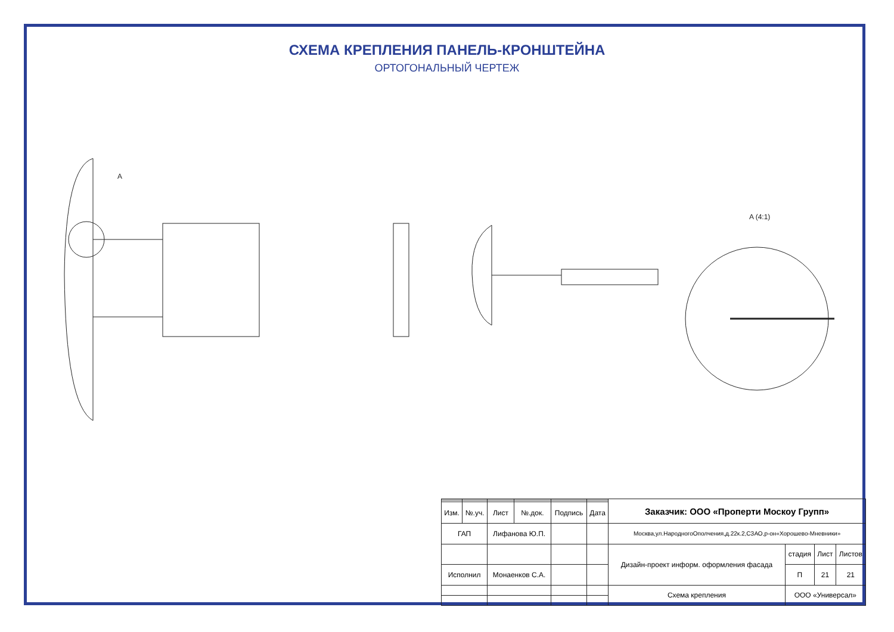СХЕМА КРЕПЛЕНИЯ ПАНЕЛЬ-КРОНШТЕЙНА
ОРТОГОНАЛЬНЫЙ ЧЕРТЕЖ
A
A (4:1)
| | | | | | | Заказчик: ООО «Проперти Москоу Групп» | | | |
| Изм. | №.уч. | Лист | №.док. | Подпись | Дата | | | | |
| ГАП | | Лифанова Ю.П. | | | | Москва,ул.НародногоОполчения,д.22к.2,СЗАО,р-он«Хорошево-Мневники» | | | |
| | | | | | | Дизайн-проект информ. оформления фасада | стадия | Лист | Листов |
| Исполнил | | Монаенков С.А. | | | | | П | 21 | 21 |
| | | | | | | Схема крепления | ООО «Универсал» | | |